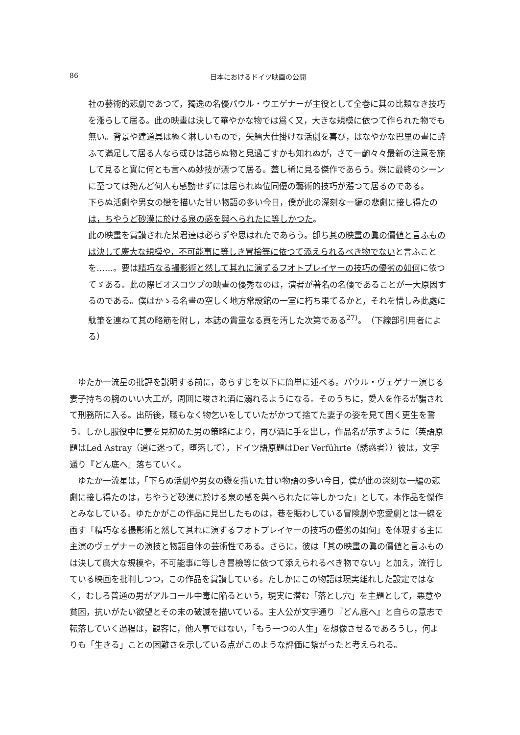86 日本におけるドイツ映画の公開
社の藝術的悲劇であつて，獨逸の名優パウル・ウエゲナーが主役として全巻に其の比類なき技巧を漲らして居る。此の映畫は決して華やかな物では爲く又，大きな規模に依つて作られた物でも無い。背景や建道具は極く淋しいもので，矢鱈大仕掛けな活劇を喜び，はなやかな巴里の畫に酔ふて滿足して居る人なら或ひは詰らぬ物と見過ごすかも知れぬが，さて一齣々々最新の注意を施して見ると實に何とも言へぬ妙技が漂つて居る。蓋し稀に見る傑作であらう。殊に最終のシーンに至つては殆んど何人も感動せずには居られぬ位同優の藝術的技巧が漲つて居るのである。
下らぬ活劇や男女の戀を描いた甘い物語の多い今日，僕が此の深刻な一編の悲劇に接し得たのは，ちやうど砂漠に於ける泉の感を與へられたに等しかつた。
此の映畫を賞讃された某君達は必らずや思はれたであらう。卽ち其の映畫の眞の價値と言ふものは決して廣大な規模や，不可能事に等しき冒檢等に依つて添えられるべき物でないと言ふことを……。要は精巧なる撮影術と然して其れに演ずるフオトプレイヤーの技巧の優劣の如何に依つてゞある。此の際ビオスコツプの映畫の優秀なのは，演者が著名の名優であることが一大原因するのである。僕はかゝる名畫の空しく地方常設館の一室に朽ち果てるかと，それを惜しみ此處に駄筆を連ねて其の略筋を附し，本誌の貴重なる頁を汚した次第である<sup>27)</sup>。（下線部引用者による）
ゆたか一流星の批評を説明する前に，あらすじを以下に簡単に述べる。パウル・ヴェゲナー演じる妻子持ちの腕のいい大工が，周囲に唆され酒に溺れるようになる。そのうちに，愛人を作るが騙されて刑務所に入る。出所後，職もなく物乞いをしていたがかつて捨てた妻子の姿を見て固く更生を誓う。しかし服役中に妻を見初めた男の策略により，再び酒に手を出し，作品名が示すように（英語原題はLed Astray（道に迷って，堕落して），ドイツ語原題はDer Verführte（誘惑者））彼は，文字通り『どん底へ』落ちていく。
ゆたか一流星は，「下らぬ活劇や男女の戀を描いた甘い物語の多い今日，僕が此の深刻な一編の悲劇に接し得たのは，ちやうど砂漠に於ける泉の感を與へられたに等しかつた」として，本作品を傑作とみなしている。ゆたかがこの作品に見出したものは，巷を賑わしている冒険劇や恋愛劇とは一線を画す「精巧なる撮影術と然して其れに演ずるフオトプレイヤーの技巧の優劣の如何」を体現する主に主演のヴェゲナーの演技と物語自体の芸術性である。さらに，彼は「其の映畫の眞の價値と言ふものは決して廣大な規模や，不可能事に等しき冒檢等に依つて添えられるべき物でない」と加え，流行している映画を批判しつつ，この作品を賞讃している。たしかにこの物語は現実離れした設定ではなく，むしろ普通の男がアルコール中毒に陥るという，現実に潜む「落とし穴」を主題として，悪意や貧困，抗いがたい欲望とその末の破滅を描いている。主人公が文字通り『どん底へ』と自らの意志で転落していく過程は，観客に，他人事ではない，「もう一つの人生」を想像させるであろうし，何よりも「生きる」ことの困難さを示している点がこのような評価に繋がったと考えられる。